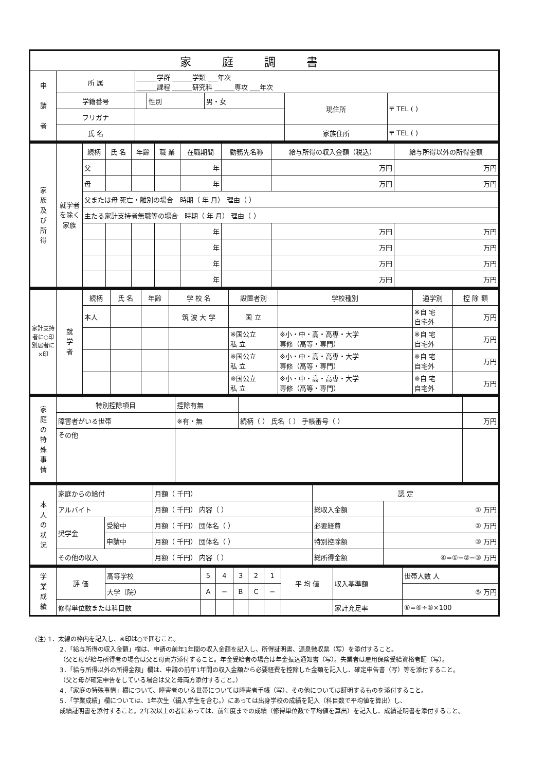| 家庭調書 | | | | | | |
| --- | --- | --- | --- | --- | --- | --- |
| 申 請 者 | 所 属 | ______学群 ______学類 ___年次 ______課程 ______研究科 ______専攻 ___年次 | | | | |
| | 学籍番号 | | 性別 | 男・女 | 現住所 | 〒 TEL ( ) |
| | フリガナ | | | | | |
| | 氏 名 | | | | 家族住所 | 〒 TEL ( ) |
| 家 族 及 び 所 得 | 就学者を除く家族 | 続柄 | 氏 名 | 年齢 | 職 業 | 在職期間 | 勤務先名称 | 給与所得の収入金額（税込） | 給与所得以外の所得金額 |
| | | 父 | | | | 年 | | 万円 | 万円 |
| | | 母 | | | | 年 | | 万円 | 万円 |
| | | 父または母 死亡・離別の場合 時期（ 年 月） 理由（ ） | | | | | | | |
| | | 主たる家計支持者無職等の場合 時期（ 年 月） 理由（ ） | | | | | | | |
| | | | | | | 年 | | 万円 | 万円 |
| | | | | | | 年 | | 万円 | 万円 |
| | | | | | | 年 | | 万円 | 万円 |
| | | | | | | 年 | | 万円 | 万円 |
| 家計支持者に○印 別居者に×印 | 就 学 者 | 続柄 | 氏 名 | 年齢 | 学 校 名 | 設置者別 | 学校種別 | 通学別 | 控 除 額 |
| | | 本人 | | | 筑 波 大 学 | 国 立 | | ※自 宅 自宅外 | 万円 |
| | | | | | | ※国公立 私 立 | ※小・中・高・高専・大学 専修（高等・専門） | ※自 宅 自宅外 | 万円 |
| | | | | | | ※国公立 私 立 | ※小・中・高・高専・大学 専修（高等・専門） | ※自 宅 自宅外 | 万円 |
| | | | | | | ※国公立 私 立 | ※小・中・高・高専・大学 専修（高等・専門） | ※自 宅 自宅外 | 万円 |
| 家 庭 の 特 殊 事 情 | 特別控除項目 | 控除有無 | | |
| | 障害者がいる世帯 | ※有・無 | 続柄（ ） 氏名（ ） 手帳番号（ ） | 万円 |
| | その他 | | | |
| 本 人 の 状 況 | 家庭からの給付 | | 月額（ 千円） | 認 定 | |
| | アルバイト | | 月額（ 千円） 内容（ ） | 総収入金額 | ① 万円 |
| | 奨学金 | 受給中 | 月額（ 千円） 団体名（ ） | 必要経費 | ② 万円 |
| | | 申請中 | 月額（ 千円） 団体名（ ） | 特別控除額 | ③ 万円 |
| | その他の収入 | | 月額（ 千円） 内容（ ） | 総所得金額 | ④=①−②−③ 万円 |
| 学 業 成 績 | 評 価 | 高等学校 | 5 | 4 | 3 | 2 | 1 | 平 均 値 | 収入基準額 | 世帯人数 人 |
| | | 大学（院） | A | − | B | C | − | | | ⑤ 万円 |
| | 修得単位数または科目数 | | | | | | | | 家計充足率 | ⑥=④÷⑤×100 |
(注) 1．太線の枠内を記入し、※印は○で囲むこと。
2．「給与所得の収入金額」欄は、申請の前年1年間の収入金額を記入し、所得証明書、源泉徴収票（写）を添付すること。
（父と母が給与所得者の場合は父と母両方添付すること。年金受給者の場合は年金振込通知書（写）。失業者は雇用保険受給資格者証（写）。
3．「給与所得以外の所得金額」欄は、申請の前年1年間の収入金額から必要経費を控除した金額を記入し、確定申告書（写）等を添付すること。
（父と母が確定申告をしている場合は父と母両方添付すること。）
4．「家庭の特殊事情」欄について、障害者のいる世帯については障害者手帳（写）、その他については証明するものを添付すること。
5．「学業成績」欄については、1年次生（編入学生を含む。）にあっては出身学校の成績を記入（科目数で平均値を算出）し、
成績証明書を添付すること。2年次以上の者にあっては、前年度までの成績（修得単位数で平均値を算出）を記入し、成績証明書を添付すること。